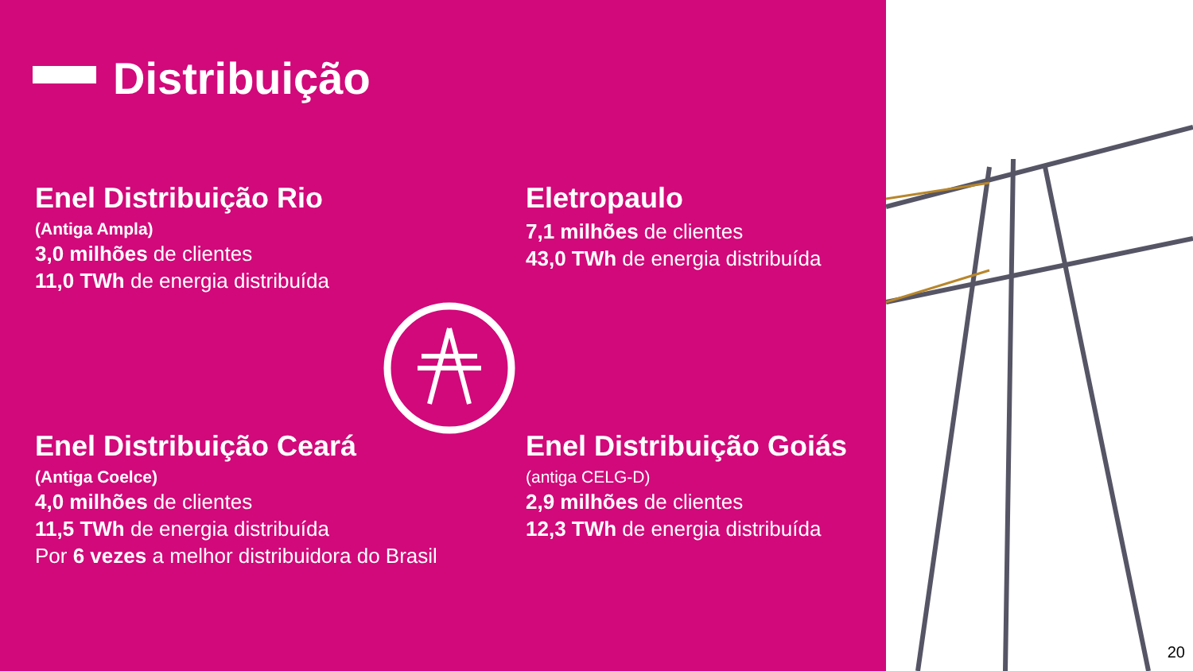Distribuição
Enel Distribuição Rio
(Antiga Ampla)
3,0 milhões de clientes
11,0 TWh de energia distribuída
Eletropaulo
7,1 milhões de clientes
43,0 TWh de energia distribuída
Enel Distribuição Ceará
(Antiga Coelce)
4,0 milhões de clientes
11,5 TWh de energia distribuída
Por 6 vezes a melhor distribuidora do Brasil
Enel Distribuição Goiás
(antiga CELG-D)
2,9 milhões de clientes
12,3 TWh de energia distribuída
20